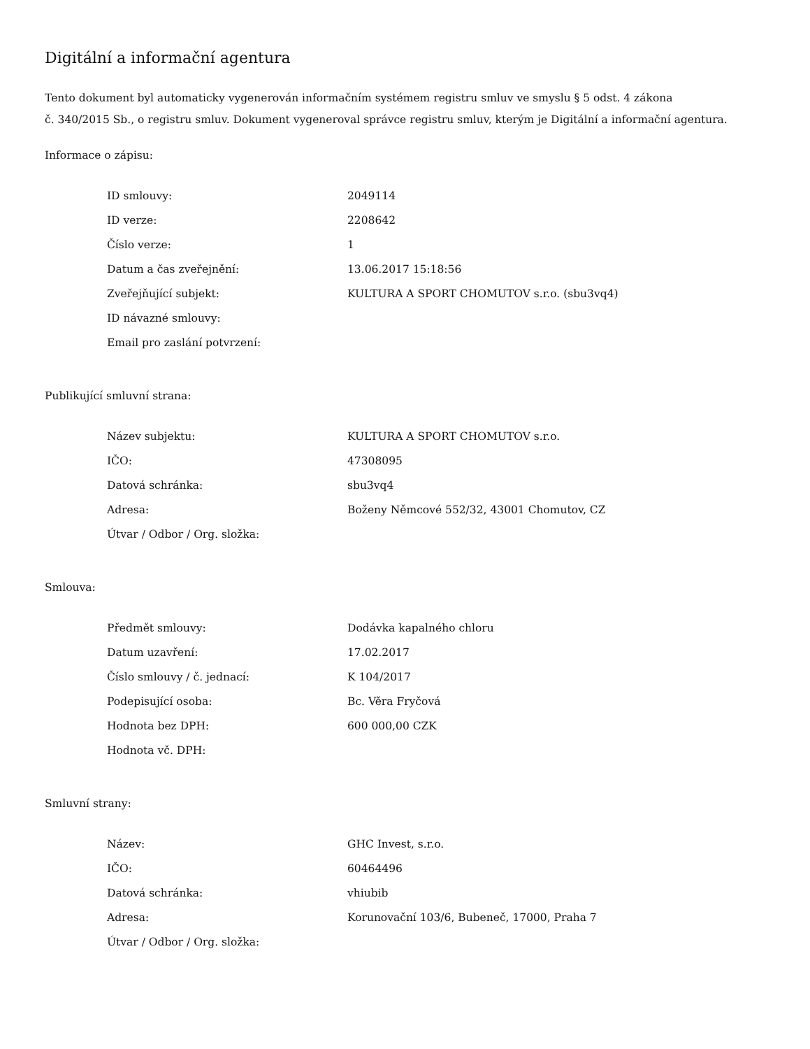Digitální a informační agentura
Tento dokument byl automaticky vygenerován informačním systémem registru smluv ve smyslu § 5 odst. 4 zákona
č. 340/2015 Sb., o registru smluv. Dokument vygeneroval správce registru smluv, kterým je Digitální a informační agentura.
Informace o zápisu:
| ID smlouvy: | 2049114 |
| ID verze: | 2208642 |
| Číslo verze: | 1 |
| Datum a čas zveřejnění: | 13.06.2017 15:18:56 |
| Zveřejňující subjekt: | KULTURA A SPORT CHOMUTOV s.r.o. (sbu3vq4) |
| ID návazné smlouvy: | |
| Email pro zaslání potvrzení: | |
Publikující smluvní strana:
| Název subjektu: | KULTURA A SPORT CHOMUTOV s.r.o. |
| IČO: | 47308095 |
| Datová schránka: | sbu3vq4 |
| Adresa: | Boženy Němcové 552/32, 43001 Chomutov, CZ |
| Útvar / Odbor / Org. složka: | |
Smlouva:
| Předmět smlouvy: | Dodávka kapalného chloru |
| Datum uzavření: | 17.02.2017 |
| Číslo smlouvy / č. jednací: | K 104/2017 |
| Podepisující osoba: | Bc. Věra Fryčová |
| Hodnota bez DPH: | 600 000,00 CZK |
| Hodnota vč. DPH: | |
Smluvní strany:
| Název: | GHC Invest, s.r.o. |
| IČO: | 60464496 |
| Datová schránka: | vhiubib |
| Adresa: | Korunovační 103/6, Bubeneč, 17000, Praha 7 |
| Útvar / Odbor / Org. složka: | |